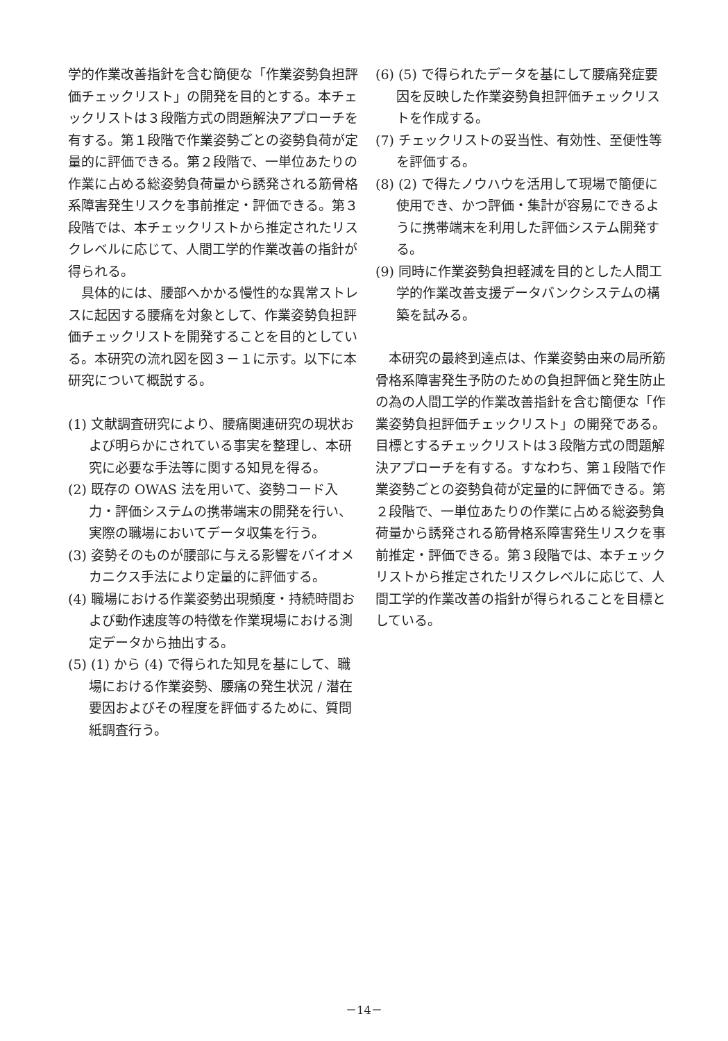学的作業改善指針を含む簡便な「作業姿勢負担評価チェックリスト」の開発を目的とする。本チェックリストは３段階方式の問題解決アプローチを有する。第１段階で作業姿勢ごとの姿勢負荷が定量的に評価できる。第２段階で、一単位あたりの作業に占める総姿勢負荷量から誘発される筋骨格系障害発生リスクを事前推定・評価できる。第３段階では、本チェックリストから推定されたリスクレベルに応じて、人間工学的作業改善の指針が得られる。
具体的には、腰部へかかる慢性的な異常ストレスに起因する腰痛を対象として、作業姿勢負担評価チェックリストを開発することを目的としている。本研究の流れ図を図３－１に示す。以下に本研究について概説する。
(1) 文献調査研究により、腰痛関連研究の現状および明らかにされている事実を整理し、本研究に必要な手法等に関する知見を得る。
(2) 既存の OWAS 法を用いて、姿勢コード入力・評価システムの携帯端末の開発を行い、実際の職場においてデータ収集を行う。
(3) 姿勢そのものが腰部に与える影響をバイオメカニクス手法により定量的に評価する。
(4) 職場における作業姿勢出現頻度・持続時間および動作速度等の特徴を作業現場における測定データから抽出する。
(5) (1) から (4) で得られた知見を基にして、職場における作業姿勢、腰痛の発生状況 / 潜在要因およびその程度を評価するために、質問紙調査行う。
(6) (5) で得られたデータを基にして腰痛発症要因を反映した作業姿勢負担評価チェックリストを作成する。
(7) チェックリストの妥当性、有効性、至便性等を評価する。
(8) (2) で得たノウハウを活用して現場で簡便に使用でき、かつ評価・集計が容易にできるように携帯端末を利用した評価システム開発する。
(9) 同時に作業姿勢負担軽減を目的とした人間工学的作業改善支援データバンクシステムの構築を試みる。
本研究の最終到達点は、作業姿勢由来の局所筋骨格系障害発生予防のための負担評価と発生防止の為の人間工学的作業改善指針を含む簡便な「作業姿勢負担評価チェックリスト」の開発である。目標とするチェックリストは３段階方式の問題解決アプローチを有する。すなわち、第１段階で作業姿勢ごとの姿勢負荷が定量的に評価できる。第２段階で、一単位あたりの作業に占める総姿勢負荷量から誘発される筋骨格系障害発生リスクを事前推定・評価できる。第３段階では、本チェックリストから推定されたリスクレベルに応じて、人間工学的作業改善の指針が得られることを目標としている。
－14－